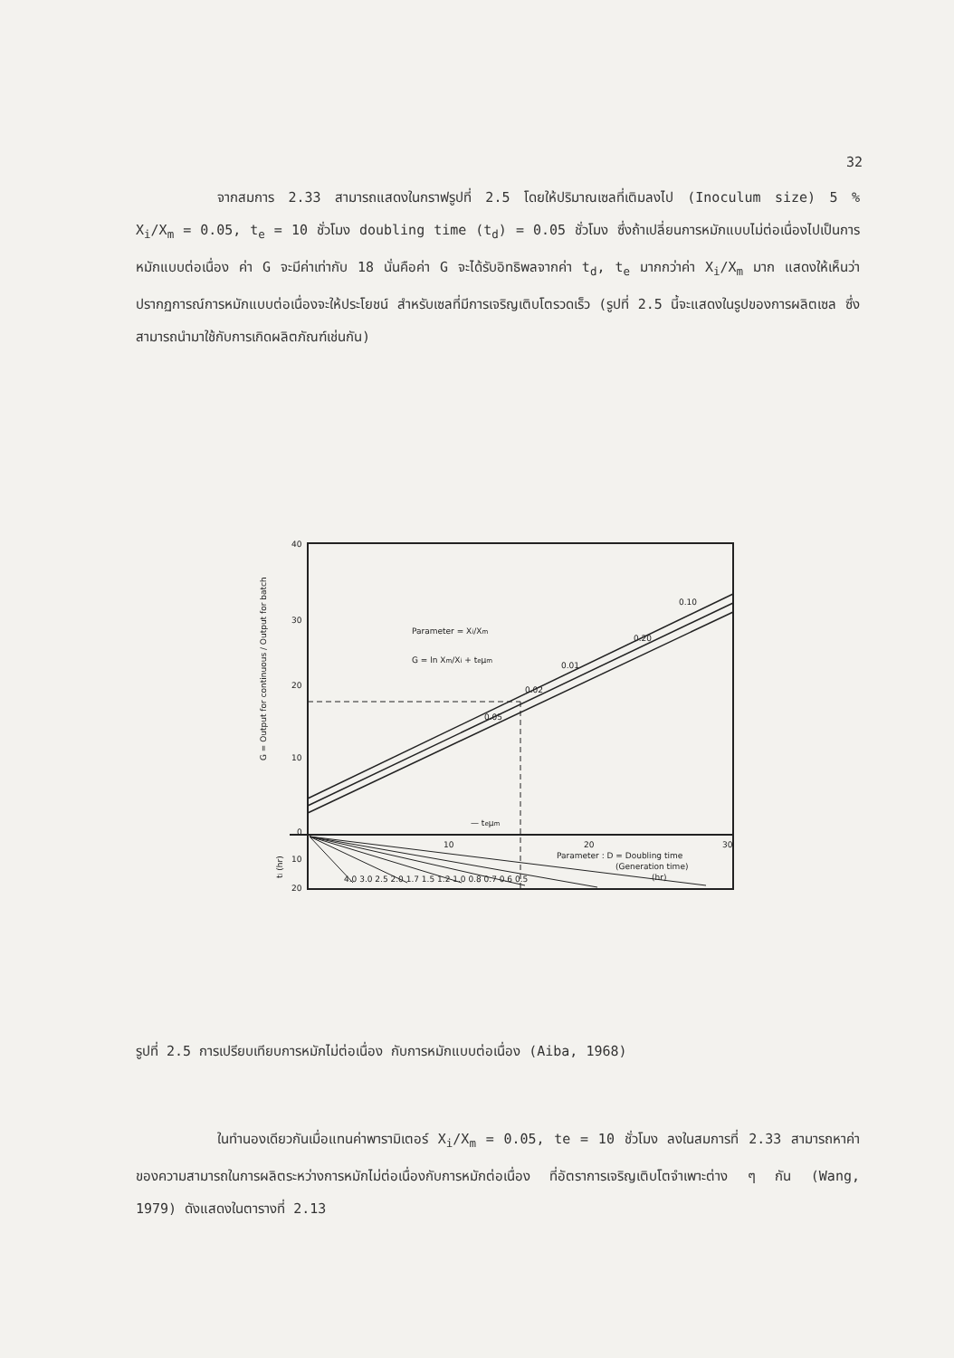32
จากสมการ 2.33 สามารถแสดงในกราฟรูปที่ 2.5 โดยให้ปริมาณเซลที่เติมลงไป (Inoculum size) 5 % X<sub>i</sub>/X<sub>m</sub> = 0.05, t<sub>e</sub> = 10 ชั่วโมง doubling time (t<sub>d</sub>) = 0.05 ชั่วโมง ซึ่งถ้าเปลี่ยนการหมักแบบไม่ต่อเนื่องไปเป็นการหมักแบบต่อเนื่อง ค่า G จะมีค่าเท่ากับ 18 นั่นคือค่า G จะได้รับอิทธิพลจากค่า t<sub>d</sub>, t<sub>e</sub> มากกว่าค่า X<sub>i</sub>/X<sub>m</sub> มาก แสดงให้เห็นว่า ปรากฏการณ์การหมักแบบต่อเนื่องจะให้ประโยชน์ สำหรับเซลที่มีการเจริญเติบโตรวดเร็ว (รูปที่ 2.5 นี้จะแสดงในรูปของการผลิตเซล ซึ่งสามารถนำมาใช้กับการเกิดผลิตภัณฑ์เช่นกัน)
40
30
20
10
0
10
20
10
20
30
Parameter = Xi/Xm
G = ln Xm/Xi + teμm
0.10
0.20
0.01
0.02
0.05
— teμm
Parameter : D = Doubling time
(Generation time)
(hr)
4.0 3.0 2.5 2.0 1.7 1.5 1.2 1.0 0.8 0.7 0.6 0.5
G = Output for continuous / Output for batch
ti (hr)
รูปที่ 2.5 การเปรียบเทียบการหมักไม่ต่อเนื่อง กับการหมักแบบต่อเนื่อง (Aiba, 1968)
ในทำนองเดียวกันเมื่อแทนค่าพารามิเตอร์ X<sub>i</sub>/X<sub>m</sub> = 0.05, te = 10 ชั่วโมง ลงในสมการที่ 2.33 สามารถหาค่าของความสามารถในการผลิตระหว่างการหมักไม่ต่อเนื่องกับการหมักต่อเนื่อง ที่อัตราการเจริญเติบโตจำเพาะต่าง ๆ กัน (Wang, 1979) ดังแสดงในตารางที่ 2.13